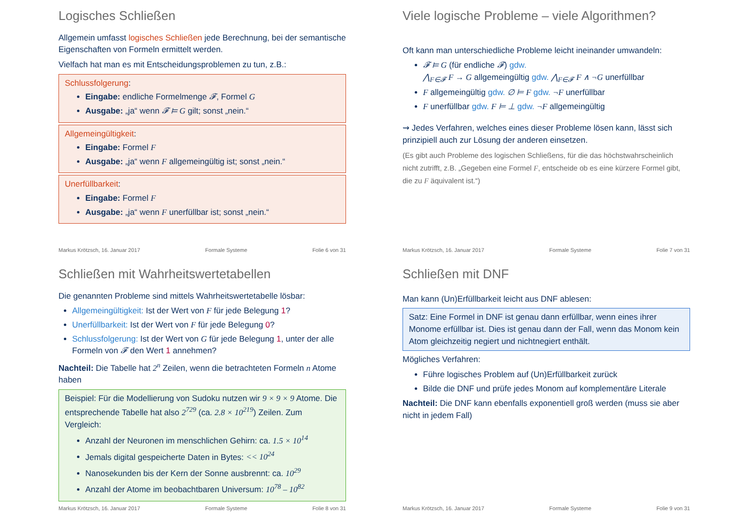Logisches Schließen
Allgemein umfasst logisches Schließen jede Berechnung, bei der semantische Eigenschaften von Formeln ermittelt werden.
Vielfach hat man es mit Entscheidungsproblemen zu tun, z.B.:
Schlussfolgerung:
Eingabe: endliche Formelmenge 𝓕, Formel G
Ausgabe: „ja“ wenn 𝓕 ⊨ G gilt; sonst „nein.“
Allgemeingültigkeit:
Eingabe: Formel F
Ausgabe: „ja“ wenn F allgemeingültig ist; sonst „nein.“
Unerfüllbarkeit:
Eingabe: Formel F
Ausgabe: „ja“ wenn F unerfüllbar ist; sonst „nein.“
Markus Krötzsch, 16. Januar 2017 Formale Systeme Folie 6 von 31
Viele logische Probleme – viele Algorithmen?
Oft kann man unterschiedliche Probleme leicht ineinander umwandeln:
𝓕 ⊨ G (für endliche 𝓕) gdw.
⋀<sub>F∈𝓕</sub> F → G allgemeingültig gdw. ⋀<sub>F∈𝓕</sub> F ∧ ¬G unerfüllbar
F allgemeingültig gdw. ∅ ⊨ F gdw. ¬F unerfüllbar
F unerfüllbar gdw. F ⊨ ⊥ gdw. ¬F allgemeingültig
⇝ Jedes Verfahren, welches eines dieser Probleme lösen kann, lässt sich prinzipiell auch zur Lösung der anderen einsetzen.
(Es gibt auch Probleme des logischen Schließens, für die das höchstwahrscheinlich nicht zutrifft, z.B. „Gegeben eine Formel F, entscheide ob es eine kürzere Formel gibt, die zu F äquivalent ist.“)
Markus Krötzsch, 16. Januar 2017 Formale Systeme Folie 7 von 31
Schließen mit Wahrheitswertetabellen
Die genannten Probleme sind mittels Wahrheitswertetabelle lösbar:
Allgemeingültigkeit: Ist der Wert von F für jede Belegung 1?
Unerfüllbarkeit: Ist der Wert von F für jede Belegung 0?
Schlussfolgerung: Ist der Wert von G für jede Belegung 1, unter der alle Formeln von 𝓕 den Wert 1 annehmen?
Nachteil: Die Tabelle hat 2<sup>n</sup> Zeilen, wenn die betrachteten Formeln n Atome haben
Beispiel: Für die Modellierung von Sudoku nutzen wir 9 × 9 × 9 Atome. Die entsprechende Tabelle hat also 2<sup>729</sup> (ca. 2.8 × 10<sup>219</sup>) Zeilen. Zum Vergleich:
Anzahl der Neuronen im menschlichen Gehirn: ca. 1.5 × 10<sup>14</sup>
Jemals digital gespeicherte Daten in Bytes: << 10<sup>24</sup>
Nanosekunden bis der Kern der Sonne ausbrennt: ca. 10<sup>29</sup>
Anzahl der Atome im beobachtbaren Universum: 10<sup>78</sup> – 10<sup>82</sup>
Markus Krötzsch, 16. Januar 2017 Formale Systeme Folie 8 von 31
Schließen mit DNF
Man kann (Un)Erfüllbarkeit leicht aus DNF ablesen:
Satz: Eine Formel in DNF ist genau dann erfüllbar, wenn eines ihrer Monome erfüllbar ist. Dies ist genau dann der Fall, wenn das Monom kein Atom gleichzeitig negiert und nichtnegiert enthält.
Mögliches Verfahren:
Führe logisches Problem auf (Un)Erfüllbarkeit zurück
Bilde die DNF und prüfe jedes Monom auf komplementäre Literale
Nachteil: Die DNF kann ebenfalls exponentiell groß werden (muss sie aber nicht in jedem Fall)
Markus Krötzsch, 16. Januar 2017 Formale Systeme Folie 9 von 31